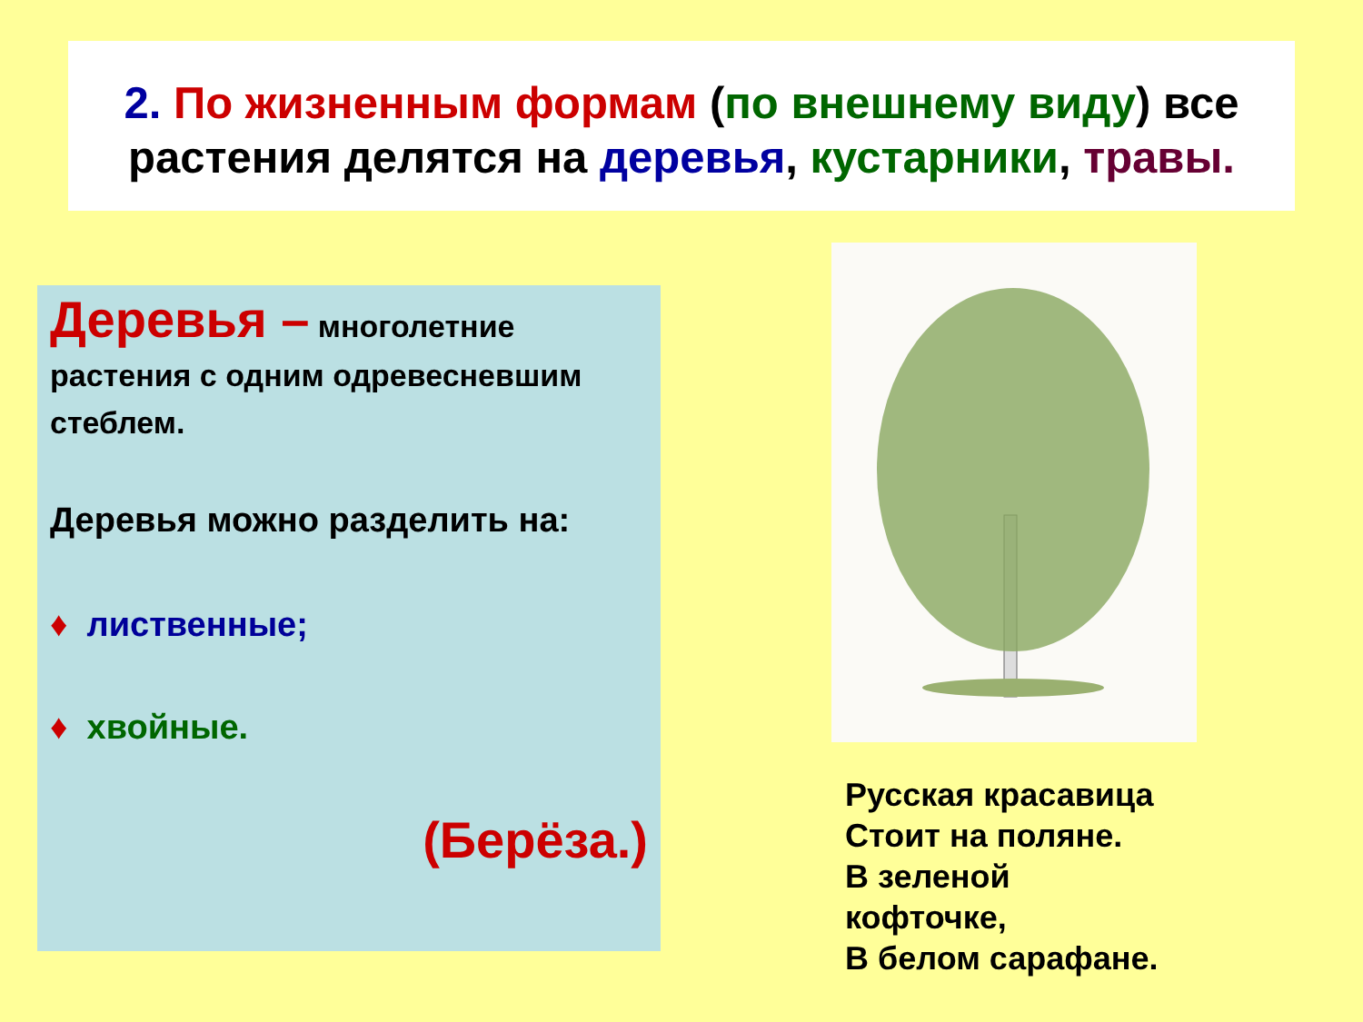2. По жизненным формам (по внешнему виду) все растения делятся на деревья, кустарники, травы.
Деревья – многолетние
растения с одним одревесневшим стеблем.
Деревья можно разделить на:
♦ лиственные;
♦ хвойные.
(Берёза.)
Русская красавица
Стоит на поляне.
В зеленой
кофточке,
В белом сарафане.